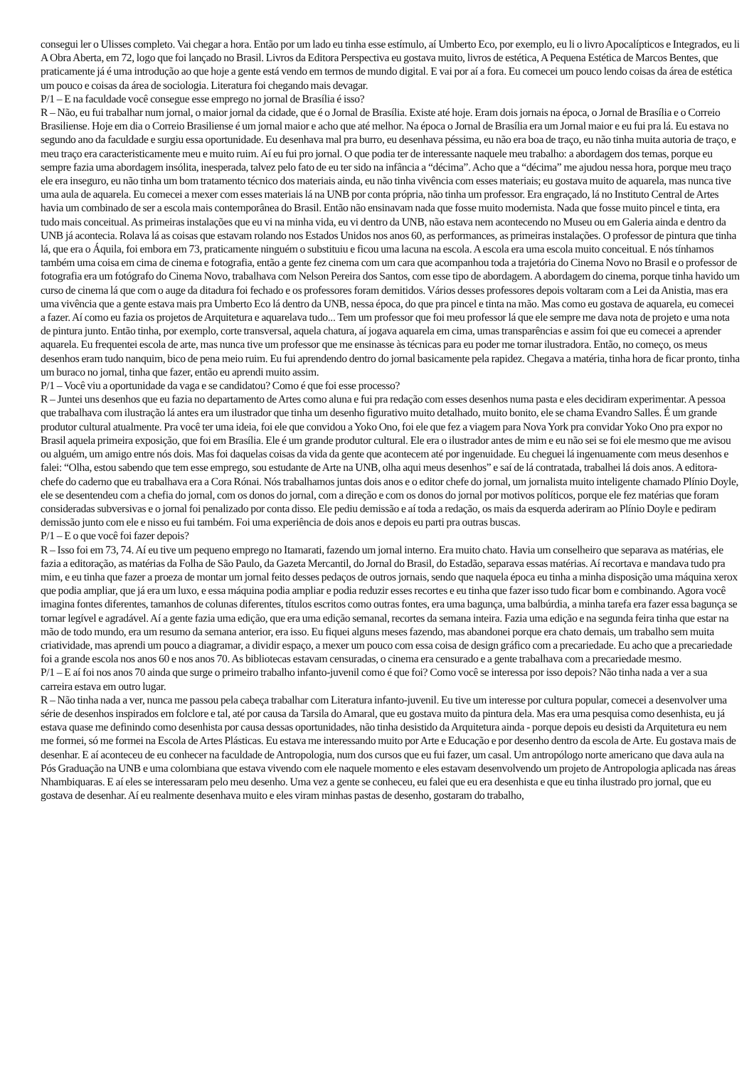consegui ler o Ulisses completo. Vai chegar a hora. Então por um lado eu tinha esse estímulo, aí Umberto Eco, por exemplo, eu li o livro Apocalípticos e Integrados, eu li A Obra Aberta, em 72, logo que foi lançado no Brasil. Livros da Editora Perspectiva eu gostava muito, livros de estética, A Pequena Estética de Marcos Bentes, que praticamente já é uma introdução ao que hoje a gente está vendo em termos de mundo digital. E vai por aí a fora. Eu comecei um pouco lendo coisas da área de estética um pouco e coisas da área de sociologia. Literatura foi chegando mais devagar.
P/1 – E na faculdade você consegue esse emprego no jornal de Brasília é isso?
R – Não, eu fui trabalhar num jornal, o maior jornal da cidade, que é o Jornal de Brasília. Existe até hoje. Eram dois jornais na época, o Jornal de Brasília e o Correio Brasiliense. Hoje em dia o Correio Brasiliense é um jornal maior e acho que até melhor. Na época o Jornal de Brasília era um Jornal maior e eu fui pra lá. Eu estava no segundo ano da faculdade e surgiu essa oportunidade. Eu desenhava mal pra burro, eu desenhava péssima, eu não era boa de traço, eu não tinha muita autoria de traço, e meu traço era caracteristicamente meu e muito ruim. Aí eu fui pro jornal. O que podia ter de interessante naquele meu trabalho: a abordagem dos temas, porque eu sempre fazia uma abordagem insólita, inesperada, talvez pelo fato de eu ter sido na infância a “décima”. Acho que a “décima” me ajudou nessa hora, porque meu traço ele era inseguro, eu não tinha um bom tratamento técnico dos materiais ainda, eu não tinha vivência com esses materiais; eu gostava muito de aquarela, mas nunca tive uma aula de aquarela. Eu comecei a mexer com esses materiais lá na UNB por conta própria, não tinha um professor. Era engraçado, lá no Instituto Central de Artes havia um combinado de ser a escola mais contemporânea do Brasil. Então não ensinavam nada que fosse muito modernista. Nada que fosse muito pincel e tinta, era tudo mais conceitual. As primeiras instalações que eu vi na minha vida, eu vi dentro da UNB, não estava nem acontecendo no Museu ou em Galeria ainda e dentro da UNB já acontecia. Rolava lá as coisas que estavam rolando nos Estados Unidos nos anos 60, as performances, as primeiras instalações. O professor de pintura que tinha lá, que era o Áquila, foi embora em 73, praticamente ninguém o substituiu e ficou uma lacuna na escola. A escola era uma escola muito conceitual. E nós tínhamos também uma coisa em cima de cinema e fotografia, então a gente fez cinema com um cara que acompanhou toda a trajetória do Cinema Novo no Brasil e o professor de fotografia era um fotógrafo do Cinema Novo, trabalhava com Nelson Pereira dos Santos, com esse tipo de abordagem. A abordagem do cinema, porque tinha havido um curso de cinema lá que com o auge da ditadura foi fechado e os professores foram demitidos. Vários desses professores depois voltaram com a Lei da Anistia, mas era uma vivência que a gente estava mais pra Umberto Eco lá dentro da UNB, nessa época, do que pra pincel e tinta na mão. Mas como eu gostava de aquarela, eu comecei a fazer. Aí como eu fazia os projetos de Arquitetura e aquarelava tudo... Tem um professor que foi meu professor lá que ele sempre me dava nota de projeto e uma nota de pintura junto. Então tinha, por exemplo, corte transversal, aquela chatura, aí jogava aquarela em cima, umas transparências e assim foi que eu comecei a aprender aquarela. Eu frequentei escola de arte, mas nunca tive um professor que me ensinasse às técnicas para eu poder me tornar ilustradora. Então, no começo, os meus desenhos eram tudo nanquim, bico de pena meio ruim. Eu fui aprendendo dentro do jornal basicamente pela rapidez. Chegava a matéria, tinha hora de ficar pronto, tinha um buraco no jornal, tinha que fazer, então eu aprendi muito assim.
P/1 – Você viu a oportunidade da vaga e se candidatou? Como é que foi esse processo?
R – Juntei uns desenhos que eu fazia no departamento de Artes como aluna e fui pra redação com esses desenhos numa pasta e eles decidiram experimentar. A pessoa que trabalhava com ilustração lá antes era um ilustrador que tinha um desenho figurativo muito detalhado, muito bonito, ele se chama Evandro Salles. É um grande produtor cultural atualmente. Pra você ter uma ideia, foi ele que convidou a Yoko Ono, foi ele que fez a viagem para Nova York pra convidar Yoko Ono pra expor no Brasil aquela primeira exposição, que foi em Brasília. Ele é um grande produtor cultural. Ele era o ilustrador antes de mim e eu não sei se foi ele mesmo que me avisou ou alguém, um amigo entre nós dois. Mas foi daquelas coisas da vida da gente que acontecem até por ingenuidade. Eu cheguei lá ingenuamente com meus desenhos e falei: “Olha, estou sabendo que tem esse emprego, sou estudante de Arte na UNB, olha aqui meus desenhos” e saí de lá contratada, trabalhei lá dois anos. A editora-chefe do caderno que eu trabalhava era a Cora Rónai. Nós trabalhamos juntas dois anos e o editor chefe do jornal, um jornalista muito inteligente chamado Plínio Doyle, ele se desentendeu com a chefia do jornal, com os donos do jornal, com a direção e com os donos do jornal por motivos políticos, porque ele fez matérias que foram consideradas subversivas e o jornal foi penalizado por conta disso. Ele pediu demissão e aí toda a redação, os mais da esquerda aderiram ao Plínio Doyle e pediram demissão junto com ele e nisso eu fui também. Foi uma experiência de dois anos e depois eu parti pra outras buscas.
P/1 – E o que você foi fazer depois?
R – Isso foi em 73, 74. Aí eu tive um pequeno emprego no Itamarati, fazendo um jornal interno. Era muito chato. Havia um conselheiro que separava as matérias, ele fazia a editoração, as matérias da Folha de São Paulo, da Gazeta Mercantil, do Jornal do Brasil, do Estadão, separava essas matérias. Aí recortava e mandava tudo pra mim, e eu tinha que fazer a proeza de montar um jornal feito desses pedaços de outros jornais, sendo que naquela época eu tinha a minha disposição uma máquina xerox que podia ampliar, que já era um luxo, e essa máquina podia ampliar e podia reduzir esses recortes e eu tinha que fazer isso tudo ficar bom e combinando. Agora você imagina fontes diferentes, tamanhos de colunas diferentes, títulos escritos como outras fontes, era uma bagunça, uma balbúrdia, a minha tarefa era fazer essa bagunça se tornar legível e agradável. Aí a gente fazia uma edição, que era uma edição semanal, recortes da semana inteira. Fazia uma edição e na segunda feira tinha que estar na mão de todo mundo, era um resumo da semana anterior, era isso. Eu fiquei alguns meses fazendo, mas abandonei porque era chato demais, um trabalho sem muita criatividade, mas aprendi um pouco a diagramar, a dividir espaço, a mexer um pouco com essa coisa de design gráfico com a precariedade. Eu acho que a precariedade foi a grande escola nos anos 60 e nos anos 70. As bibliotecas estavam censuradas, o cinema era censurado e a gente trabalhava com a precariedade mesmo.
P/1 – E aí foi nos anos 70 ainda que surge o primeiro trabalho infanto-juvenil como é que foi? Como você se interessa por isso depois? Não tinha nada a ver a sua carreira estava em outro lugar.
R – Não tinha nada a ver, nunca me passou pela cabeça trabalhar com Literatura infanto-juvenil. Eu tive um interesse por cultura popular, comecei a desenvolver uma série de desenhos inspirados em folclore e tal, até por causa da Tarsila do Amaral, que eu gostava muito da pintura dela. Mas era uma pesquisa como desenhista, eu já estava quase me definindo como desenhista por causa dessas oportunidades, não tinha desistido da Arquitetura ainda - porque depois eu desisti da Arquitetura eu nem me formei, só me formei na Escola de Artes Plásticas. Eu estava me interessando muito por Arte e Educação e por desenho dentro da escola de Arte. Eu gostava mais de desenhar. E aí aconteceu de eu conhecer na faculdade de Antropologia, num dos cursos que eu fui fazer, um casal. Um antropólogo norte americano que dava aula na Pós Graduação na UNB e uma colombiana que estava vivendo com ele naquele momento e eles estavam desenvolvendo um projeto de Antropologia aplicada nas áreas Nhambiquaras. E aí eles se interessaram pelo meu desenho. Uma vez a gente se conheceu, eu falei que eu era desenhista e que eu tinha ilustrado pro jornal, que eu gostava de desenhar. Aí eu realmente desenhava muito e eles viram minhas pastas de desenho, gostaram do trabalho,